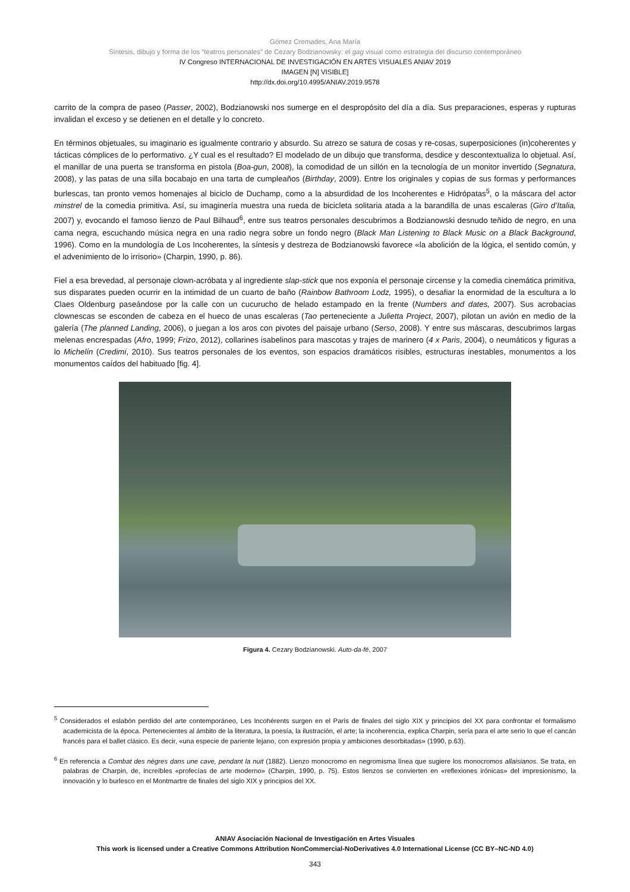Gómez Cremades, Ana María
Síntesis, dibujo y forma de los “teatros personales” de Cezary Bodzianowsky: el gag visual como estrategia del discurso contemporáneo
IV Congreso INTERNACIONAL DE INVESTIGACIÓN EN ARTES VISUALES ANIAV 2019
IMAGEN [N] VISIBLE]
http://dx.doi.org/10.4995/ANIAV.2019.9578
carrito de la compra de paseo (Passer, 2002), Bodzianowski nos sumerge en el despropósito del día a día. Sus preparaciones, esperas y rupturas invalidan el exceso y se detienen en el detalle y lo concreto.
En términos objetuales, su imaginario es igualmente contrario y absurdo. Su atrezo se satura de cosas y re-cosas, superposiciones (in)coherentes y tácticas cómplices de lo performativo. ¿Y cual es el resultado? El modelado de un dibujo que transforma, desdice y descontextualiza lo objetual. Así, el manillar de una puerta se transforma en pistola (Boa-gun, 2008), la comodidad de un sillón en la tecnología de un monitor invertido (Segnatura, 2008), y las patas de una silla bocabajo en una tarta de cumpleaños (Birthday, 2009). Entre los originales y copias de sus formas y performances burlescas, tan pronto vemos homenajes al biciclo de Duchamp, como a la absurdidad de los Incoherentes e Hidrópatas<sup>5</sup>, o la máscara del actor minstrel de la comedia primitiva. Así, su imaginería muestra una rueda de bicicleta solitaria atada a la barandilla de unas escaleras (Giro d’Italia, 2007) y, evocando el famoso lienzo de Paul Bilhaud<sup>6</sup>, entre sus teatros personales descubrimos a Bodzianowski desnudo teñido de negro, en una cama negra, escuchando música negra en una radio negra sobre un fondo negro (Black Man Listening to Black Music on a Black Background, 1996). Como en la mundología de Los Incoherentes, la síntesis y destreza de Bodzianowski favorece «la abolición de la lógica, el sentido común, y el advenimiento de lo irrisorio» (Charpin, 1990, p. 86).
Fiel a esa brevedad, al personaje clown-acróbata y al ingrediente slap-stick que nos exponía el personaje circense y la comedia cinemática primitiva, sus disparates pueden ocurrir en la intimidad de un cuarto de baño (Rainbow Bathroom Lodz, 1995), o desafiar la enormidad de la escultura a lo Claes Oldenburg paseándose por la calle con un cucurucho de helado estampado en la frente (Numbers and dates, 2007). Sus acrobacias clownescas se esconden de cabeza en el hueco de unas escaleras (Tao perteneciente a Julietta Project, 2007), pilotan un avión en medio de la galería (The planned Landing, 2006), o juegan a los aros con pivotes del paisaje urbano (Serso, 2008). Y entre sus máscaras, descubrimos largas melenas encrespadas (Afro, 1999; Frizo, 2012), collarines isabelinos para mascotas y trajes de marinero (4 x Paris, 2004), o neumáticos y figuras a lo Michelín (Credimi, 2010). Sus teatros personales de los eventos, son espacios dramáticos risibles, estructuras inestables, monumentos a los monumentos caídos del habituado [fig. 4].
Figura 4. Cezary Bodzianowski. Auto-da-fé, 2007
<sup>5</sup> Considerados el eslabón perdido del arte contemporáneo, Les Incohérents surgen en el París de finales del siglo XIX y principios del XX para confrontar el formalismo academicista de la época. Pertenecientes al ámbito de la literatura, la poesía, la ilustración, el arte; la incoherencia, explica Charpin, sería para el arte serio lo que el cancán francés para el ballet clásico. Es decir, «una especie de pariente lejano, con expresión propia y ambiciones desorbitadas» (1990, p.63).
<sup>6</sup> En referencia a Combat des nègres dans une cave, pendant la nuit (1882). Lienzo monocromo en negromisma línea que sugiere los monocromos allaisianos. Se trata, en palabras de Charpin, de, increíbles «profecías de arte moderno» (Charpin, 1990, p. 75). Estos lienzos se convierten en «reflexiones irónicas» del impresionismo, la innovación y lo burlesco en el Montmartre de finales del siglo XIX y principios del XX.
ANIAV Asociación Nacional de Investigación en Artes Visuales
This work is licensed under a Creative Commons Attribution NonCommercial-NoDerivatives 4.0 International License (CC BY–NC-ND 4.0)
343